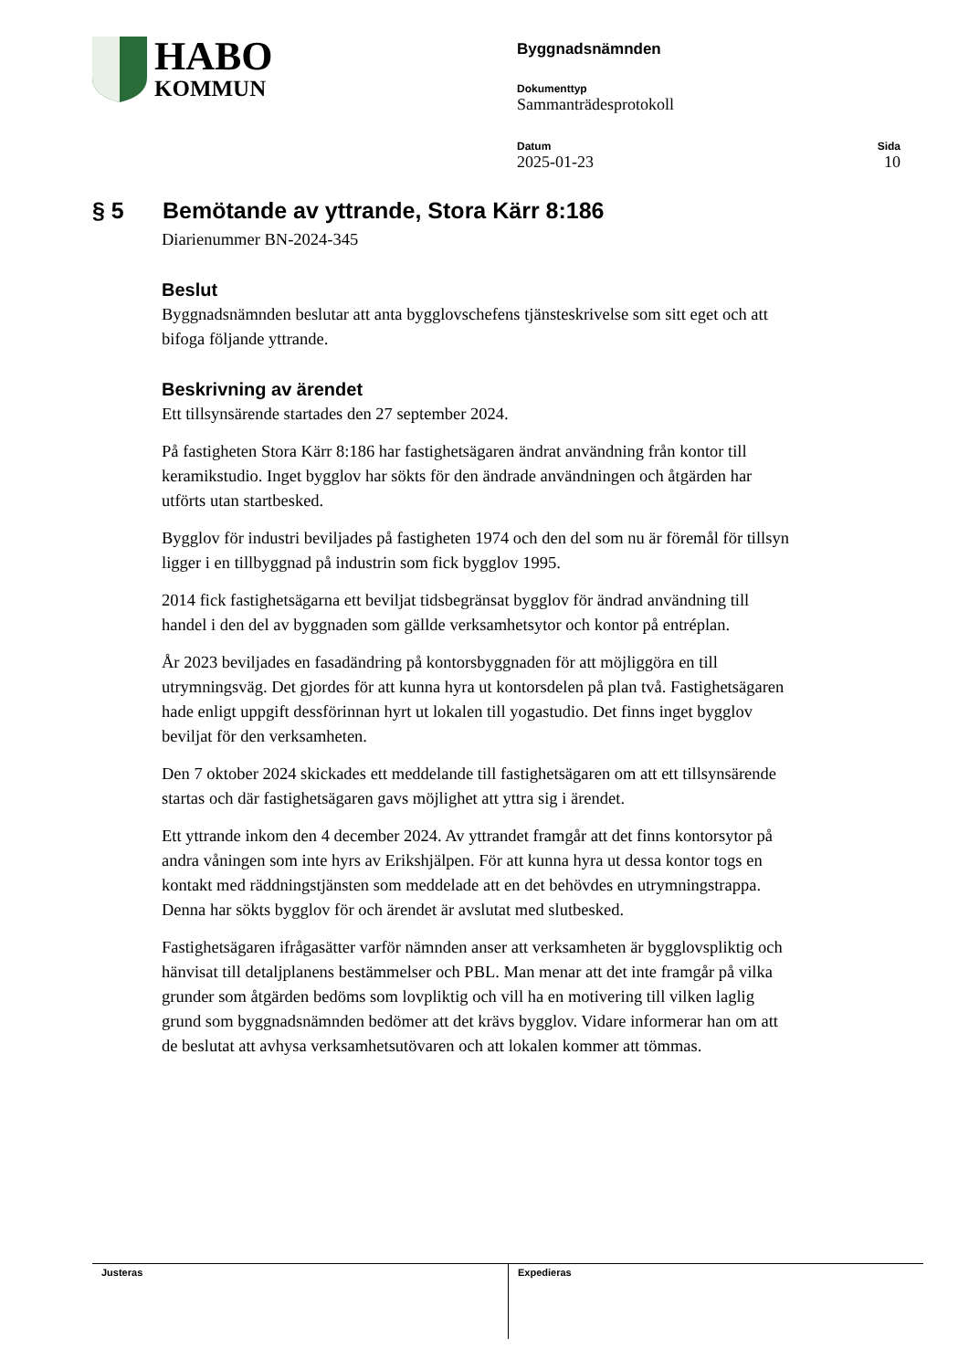HABO
KOMMUN
Byggnadsnämnden
Dokumenttyp
Sammanträdesprotokoll
Datum
2025-01-23
Sida
10
§ 5 Bemötande av yttrande, Stora Kärr 8:186
Diarienummer BN-2024-345
Beslut
Byggnadsnämnden beslutar att anta bygglovschefens tjänsteskrivelse som sitt eget och att bifoga följande yttrande.
Beskrivning av ärendet
Ett tillsynsärende startades den 27 september 2024.
På fastigheten Stora Kärr 8:186 har fastighetsägaren ändrat användning från kontor till keramikstudio. Inget bygglov har sökts för den ändrade användningen och åtgärden har utförts utan startbesked.
Bygglov för industri beviljades på fastigheten 1974 och den del som nu är föremål för tillsyn ligger i en tillbyggnad på industrin som fick bygglov 1995.
2014 fick fastighetsägarna ett beviljat tidsbegränsat bygglov för ändrad användning till handel i den del av byggnaden som gällde verksamhetsytor och kontor på entréplan.
År 2023 beviljades en fasadändring på kontorsbyggnaden för att möjliggöra en till utrymningsväg. Det gjordes för att kunna hyra ut kontorsdelen på plan två. Fastighetsägaren hade enligt uppgift dessförinnan hyrt ut lokalen till yogastudio. Det finns inget bygglov beviljat för den verksamheten.
Den 7 oktober 2024 skickades ett meddelande till fastighetsägaren om att ett tillsynsärende startas och där fastighetsägaren gavs möjlighet att yttra sig i ärendet.
Ett yttrande inkom den 4 december 2024. Av yttrandet framgår att det finns kontorsytor på andra våningen som inte hyrs av Erikshjälpen. För att kunna hyra ut dessa kontor togs en kontakt med räddningstjänsten som meddelade att en det behövdes en utrymningstrappa. Denna har sökts bygglov för och ärendet är avslutat med slutbesked.
Fastighetsägaren ifrågasätter varför nämnden anser att verksamheten är bygglovspliktig och hänvisat till detaljplanens bestämmelser och PBL. Man menar att det inte framgår på vilka grunder som åtgärden bedöms som lovpliktig och vill ha en motivering till vilken laglig grund som byggnadsnämnden bedömer att det krävs bygglov. Vidare informerar han om att de beslutat att avhysa verksamhetsutövaren och att lokalen kommer att tömmas.
Justeras Expedieras